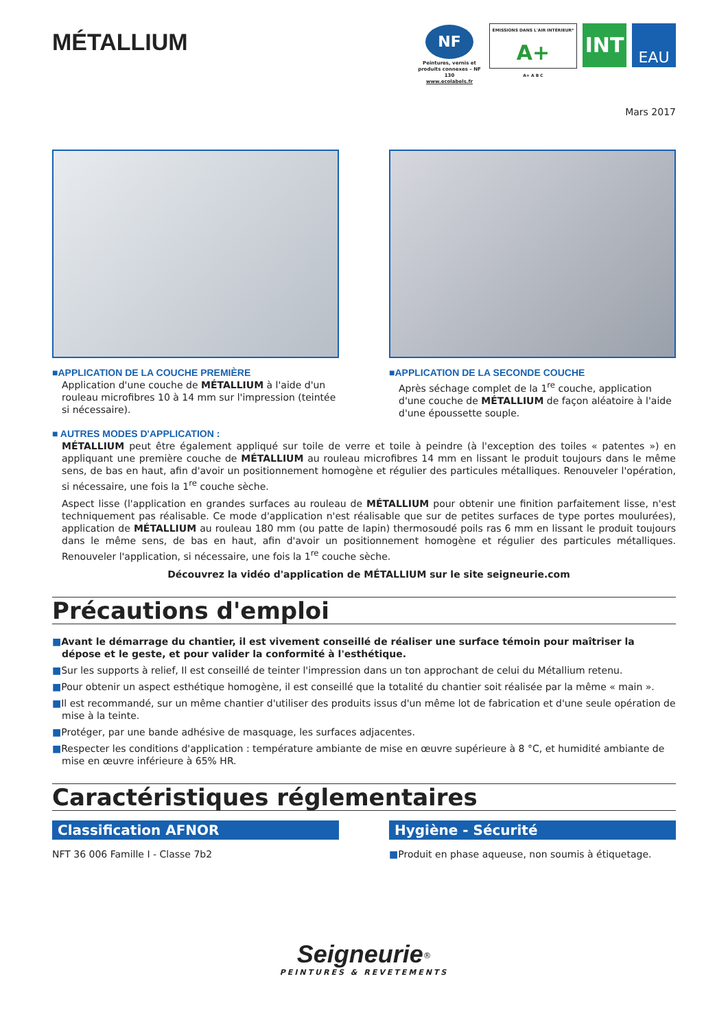MÉTALLIUM
NF
Peintures, vernis et produits connexes – NF 130
www.ecolabels.fr
ÉMISSIONS DANS L'AIR INTÉRIEUR*
A+
A+ A B C
INT
EAU
Mars 2017
■APPLICATION DE LA COUCHE PREMIÈRE
Application d'une couche de MÉTALLIUM à l'aide d'un rouleau microfibres 10 à 14 mm sur l'impression (teintée si nécessaire).
■APPLICATION DE LA SECONDE COUCHE
Après séchage complet de la 1<sup>re</sup> couche, application d'une couche de MÉTALLIUM de façon aléatoire à l'aide d'une époussette souple.
■ AUTRES MODES D'APPLICATION :
MÉTALLIUM peut être également appliqué sur toile de verre et toile à peindre (à l'exception des toiles « patentes ») en appliquant une première couche de MÉTALLIUM au rouleau microfibres 14 mm en lissant le produit toujours dans le même sens, de bas en haut, afin d'avoir un positionnement homogène et régulier des particules métalliques. Renouveler l'opération, si nécessaire, une fois la 1<sup>re</sup> couche sèche.
Aspect lisse (l'application en grandes surfaces au rouleau de MÉTALLIUM pour obtenir une finition parfaitement lisse, n'est techniquement pas réalisable. Ce mode d'application n'est réalisable que sur de petites surfaces de type portes moulurées), application de MÉTALLIUM au rouleau 180 mm (ou patte de lapin) thermosoudé poils ras 6 mm en lissant le produit toujours dans le même sens, de bas en haut, afin d'avoir un positionnement homogène et régulier des particules métalliques. Renouveler l'application, si nécessaire, une fois la 1<sup>re</sup> couche sèche.
Découvrez la vidéo d'application de MÉTALLIUM sur le site seigneurie.com
Précautions d'emploi
■Avant le démarrage du chantier, il est vivement conseillé de réaliser une surface témoin pour maîtriser la dépose et le geste, et pour valider la conformité à l'esthétique.
■Sur les supports à relief, Il est conseillé de teinter l'impression dans un ton approchant de celui du Métallium retenu.
■Pour obtenir un aspect esthétique homogène, il est conseillé que la totalité du chantier soit réalisée par la même « main ».
■Il est recommandé, sur un même chantier d'utiliser des produits issus d'un même lot de fabrication et d'une seule opération de mise à la teinte.
■Protéger, par une bande adhésive de masquage, les surfaces adjacentes.
■Respecter les conditions d'application : température ambiante de mise en œuvre supérieure à 8 °C, et humidité ambiante de mise en œuvre inférieure à 65% HR.
Caractéristiques réglementaires
Classification AFNOR
NFT 36 006 Famille I - Classe 7b2
Hygiène - Sécurité
■Produit en phase aqueuse, non soumis à étiquetage.
Seigneurie<sup>®</sup>
PEINTURES & REVETEMENTS